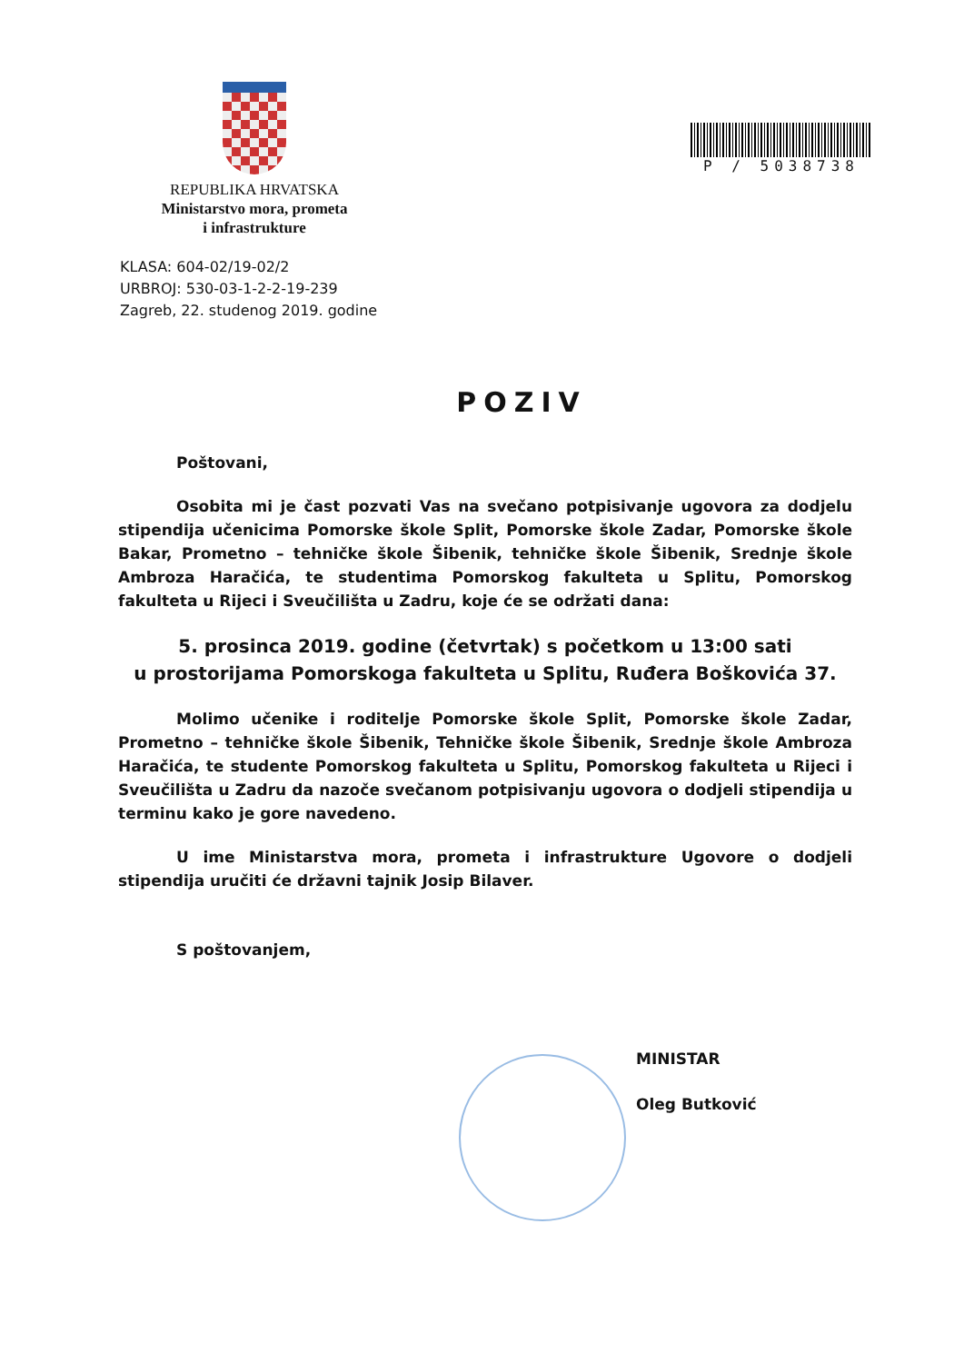REPUBLIKA HRVATSKA
Ministarstvo mora, prometa
i infrastrukture
P / 5038738
KLASA: 604-02/19-02/2
URBROJ: 530-03-1-2-2-19-239
Zagreb, 22. studenog 2019. godine
POZIV
Poštovani,
Osobita mi je čast pozvati Vas na svečano potpisivanje ugovora za dodjelu stipendija učenicima Pomorske škole Split, Pomorske škole Zadar, Pomorske škole Bakar, Prometno – tehničke škole Šibenik, tehničke škole Šibenik, Srednje škole Ambroza Haračića, te studentima Pomorskog fakulteta u Splitu, Pomorskog fakulteta u Rijeci i Sveučilišta u Zadru, koje će se održati dana:
5. prosinca 2019. godine (četvrtak) s početkom u 13:00 sati
u prostorijama Pomorskoga fakulteta u Splitu, Ruđera Boškovića 37.
Molimo učenike i roditelje Pomorske škole Split, Pomorske škole Zadar, Prometno – tehničke škole Šibenik, Tehničke škole Šibenik, Srednje škole Ambroza Haračića, te studente Pomorskog fakulteta u Splitu, Pomorskog fakulteta u Rijeci i Sveučilišta u Zadru da nazoče svečanom potpisivanju ugovora o dodjeli stipendija u terminu kako je gore navedeno.
U ime Ministarstva mora, prometa i infrastrukture Ugovore o dodjeli stipendija uručiti će državni tajnik Josip Bilaver.
S poštovanjem,
MINISTAR
Oleg Butković